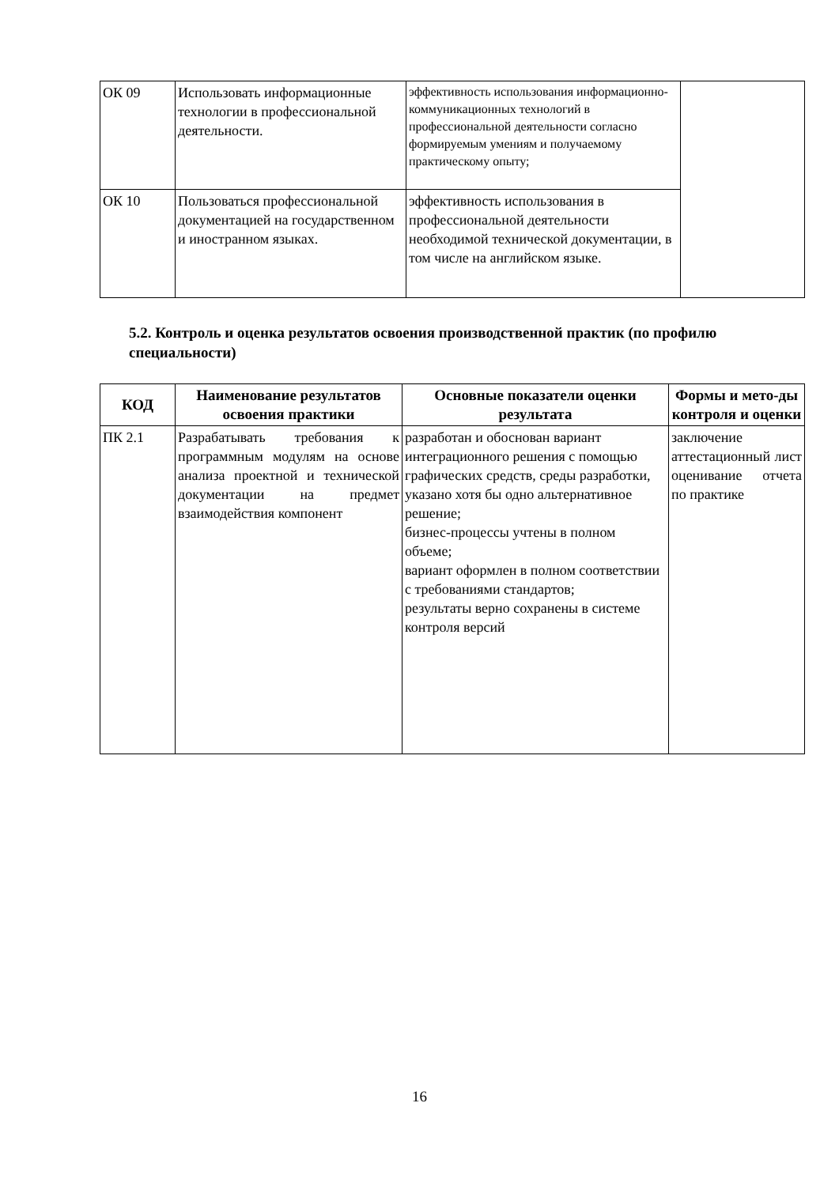| ОК 09 | Использовать информационные технологии в профессиональной деятельности. | эффективность использования информационно-коммуникационных технологий в профессиональной деятельности согласно формируемым умениям и получаемому практическому опыту; | |
| ОК 10 | Пользоваться профессиональной документацией на государственном и иностранном языках. | эффективность использования в профессиональной деятельности необходимой технической документации, в том числе на английском языке. | |
5.2. Контроль и оценка результатов освоения производственной практик (по профилю специальности)
| КОД | Наименование результатов освоения практики | Основные показатели оценки результата | Формы и мето-ды контроля и оценки |
| --- | --- | --- | --- |
| ПК 2.1 | Разрабатывать требования к программным модулям на основе анализа проектной и технической документации на предмет взаимодействия компонент | разработан и обоснован вариант интеграционного решения с помощью графических средств, среды разработки, указано хотя бы одно альтернативное решение; бизнес-процессы учтены в полном объеме; вариант оформлен в полном соответствии с требованиями стандартов; результаты верно сохранены в системе контроля версий | заключение аттестационный лист оценивание отчета по практике |
16